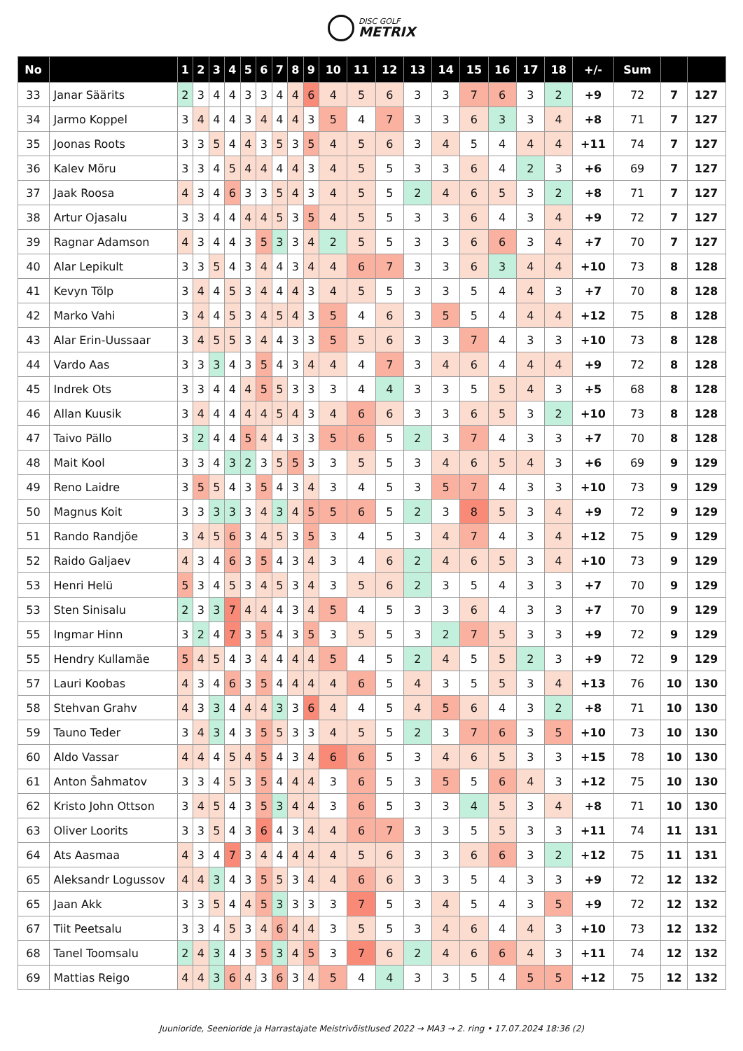DISC GOLF
METRIX
| No | | 1 | 2 | 3 | 4 | 5 | 6 | 7 | 8 | 9 | 10 | 11 | 12 | 13 | 14 | 15 | 16 | 17 | 18 | +/- | Sum | | |
| --- | --- | --- | --- | --- | --- | --- | --- | --- | --- | --- | --- | --- | --- | --- | --- | --- | --- | --- | --- | --- | --- | --- | --- |
| 33 | Janar Säärits | 2 | 3 | 4 | 4 | 3 | 3 | 4 | 4 | 6 | 4 | 5 | 6 | 3 | 3 | 7 | 6 | 3 | 2 | +9 | 72 | 7 | 127 |
| 34 | Jarmo Koppel | 3 | 4 | 4 | 4 | 3 | 4 | 4 | 4 | 3 | 5 | 4 | 7 | 3 | 3 | 6 | 3 | 3 | 4 | +8 | 71 | 7 | 127 |
| 35 | Joonas Roots | 3 | 3 | 5 | 4 | 4 | 3 | 5 | 3 | 5 | 4 | 5 | 6 | 3 | 4 | 5 | 4 | 4 | 4 | +11 | 74 | 7 | 127 |
| 36 | Kalev Mõru | 3 | 3 | 4 | 5 | 4 | 4 | 4 | 4 | 3 | 4 | 5 | 5 | 3 | 3 | 6 | 4 | 2 | 3 | +6 | 69 | 7 | 127 |
| 37 | Jaak Roosa | 4 | 3 | 4 | 6 | 3 | 3 | 5 | 4 | 3 | 4 | 5 | 5 | 2 | 4 | 6 | 5 | 3 | 2 | +8 | 71 | 7 | 127 |
| 38 | Artur Ojasalu | 3 | 3 | 4 | 4 | 4 | 4 | 5 | 3 | 5 | 4 | 5 | 5 | 3 | 3 | 6 | 4 | 3 | 4 | +9 | 72 | 7 | 127 |
| 39 | Ragnar Adamson | 4 | 3 | 4 | 4 | 3 | 5 | 3 | 3 | 4 | 2 | 5 | 5 | 3 | 3 | 6 | 6 | 3 | 4 | +7 | 70 | 7 | 127 |
| 40 | Alar Lepikult | 3 | 3 | 5 | 4 | 3 | 4 | 4 | 3 | 4 | 4 | 6 | 7 | 3 | 3 | 6 | 3 | 4 | 4 | +10 | 73 | 8 | 128 |
| 41 | Kevyn Tõlp | 3 | 4 | 4 | 5 | 3 | 4 | 4 | 4 | 3 | 4 | 5 | 5 | 3 | 3 | 5 | 4 | 4 | 3 | +7 | 70 | 8 | 128 |
| 42 | Marko Vahi | 3 | 4 | 4 | 5 | 3 | 4 | 5 | 4 | 3 | 5 | 4 | 6 | 3 | 5 | 5 | 4 | 4 | 4 | +12 | 75 | 8 | 128 |
| 43 | Alar Erin-Uussaar | 3 | 4 | 5 | 5 | 3 | 4 | 4 | 3 | 3 | 5 | 5 | 6 | 3 | 3 | 7 | 4 | 3 | 3 | +10 | 73 | 8 | 128 |
| 44 | Vardo Aas | 3 | 3 | 3 | 4 | 3 | 5 | 4 | 3 | 4 | 4 | 4 | 7 | 3 | 4 | 6 | 4 | 4 | 4 | +9 | 72 | 8 | 128 |
| 45 | Indrek Ots | 3 | 3 | 4 | 4 | 4 | 5 | 5 | 3 | 3 | 3 | 4 | 4 | 3 | 3 | 5 | 5 | 4 | 3 | +5 | 68 | 8 | 128 |
| 46 | Allan Kuusik | 3 | 4 | 4 | 4 | 4 | 4 | 5 | 4 | 3 | 4 | 6 | 6 | 3 | 3 | 6 | 5 | 3 | 2 | +10 | 73 | 8 | 128 |
| 47 | Taivo Pällo | 3 | 2 | 4 | 4 | 5 | 4 | 4 | 3 | 3 | 5 | 6 | 5 | 2 | 3 | 7 | 4 | 3 | 3 | +7 | 70 | 8 | 128 |
| 48 | Mait Kool | 3 | 3 | 4 | 3 | 2 | 3 | 5 | 5 | 3 | 3 | 5 | 5 | 3 | 4 | 6 | 5 | 4 | 3 | +6 | 69 | 9 | 129 |
| 49 | Reno Laidre | 3 | 5 | 5 | 4 | 3 | 5 | 4 | 3 | 4 | 3 | 4 | 5 | 3 | 5 | 7 | 4 | 3 | 3 | +10 | 73 | 9 | 129 |
| 50 | Magnus Koit | 3 | 3 | 3 | 3 | 3 | 4 | 3 | 4 | 5 | 5 | 6 | 5 | 2 | 3 | 8 | 5 | 3 | 4 | +9 | 72 | 9 | 129 |
| 51 | Rando Randjõe | 3 | 4 | 5 | 6 | 3 | 4 | 5 | 3 | 5 | 3 | 4 | 5 | 3 | 4 | 7 | 4 | 3 | 4 | +12 | 75 | 9 | 129 |
| 52 | Raido Galjaev | 4 | 3 | 4 | 6 | 3 | 5 | 4 | 3 | 4 | 3 | 4 | 6 | 2 | 4 | 6 | 5 | 3 | 4 | +10 | 73 | 9 | 129 |
| 53 | Henri Helü | 5 | 3 | 4 | 5 | 3 | 4 | 5 | 3 | 4 | 3 | 5 | 6 | 2 | 3 | 5 | 4 | 3 | 3 | +7 | 70 | 9 | 129 |
| 53 | Sten Sinisalu | 2 | 3 | 3 | 7 | 4 | 4 | 4 | 3 | 4 | 5 | 4 | 5 | 3 | 3 | 6 | 4 | 3 | 3 | +7 | 70 | 9 | 129 |
| 55 | Ingmar Hinn | 3 | 2 | 4 | 7 | 3 | 5 | 4 | 3 | 5 | 3 | 5 | 5 | 3 | 2 | 7 | 5 | 3 | 3 | +9 | 72 | 9 | 129 |
| 55 | Hendry Kullamäe | 5 | 4 | 5 | 4 | 3 | 4 | 4 | 4 | 4 | 5 | 4 | 5 | 2 | 4 | 5 | 5 | 2 | 3 | +9 | 72 | 9 | 129 |
| 57 | Lauri Koobas | 4 | 3 | 4 | 6 | 3 | 5 | 4 | 4 | 4 | 4 | 6 | 5 | 4 | 3 | 5 | 5 | 3 | 4 | +13 | 76 | 10 | 130 |
| 58 | Stehvan Grahv | 4 | 3 | 3 | 4 | 4 | 4 | 3 | 3 | 6 | 4 | 4 | 5 | 4 | 5 | 6 | 4 | 3 | 2 | +8 | 71 | 10 | 130 |
| 59 | Tauno Teder | 3 | 4 | 3 | 4 | 3 | 5 | 5 | 3 | 3 | 4 | 5 | 5 | 2 | 3 | 7 | 6 | 3 | 5 | +10 | 73 | 10 | 130 |
| 60 | Aldo Vassar | 4 | 4 | 4 | 5 | 4 | 5 | 4 | 3 | 4 | 6 | 6 | 5 | 3 | 4 | 6 | 5 | 3 | 3 | +15 | 78 | 10 | 130 |
| 61 | Anton Šahmatov | 3 | 3 | 4 | 5 | 3 | 5 | 4 | 4 | 4 | 3 | 6 | 5 | 3 | 5 | 5 | 6 | 4 | 3 | +12 | 75 | 10 | 130 |
| 62 | Kristo John Ottson | 3 | 4 | 5 | 4 | 3 | 5 | 3 | 4 | 4 | 3 | 6 | 5 | 3 | 3 | 4 | 5 | 3 | 4 | +8 | 71 | 10 | 130 |
| 63 | Oliver Loorits | 3 | 3 | 5 | 4 | 3 | 6 | 4 | 3 | 4 | 4 | 6 | 7 | 3 | 3 | 5 | 5 | 3 | 3 | +11 | 74 | 11 | 131 |
| 64 | Ats Aasmaa | 4 | 3 | 4 | 7 | 3 | 4 | 4 | 4 | 4 | 4 | 5 | 6 | 3 | 3 | 6 | 6 | 3 | 2 | +12 | 75 | 11 | 131 |
| 65 | Aleksandr Logussov | 4 | 4 | 3 | 4 | 3 | 5 | 5 | 3 | 4 | 4 | 6 | 6 | 3 | 3 | 5 | 4 | 3 | 3 | +9 | 72 | 12 | 132 |
| 65 | Jaan Akk | 3 | 3 | 5 | 4 | 4 | 5 | 3 | 3 | 3 | 3 | 7 | 5 | 3 | 4 | 5 | 4 | 3 | 5 | +9 | 72 | 12 | 132 |
| 67 | Tiit Peetsalu | 3 | 3 | 4 | 5 | 3 | 4 | 6 | 4 | 4 | 3 | 5 | 5 | 3 | 4 | 6 | 4 | 4 | 3 | +10 | 73 | 12 | 132 |
| 68 | Tanel Toomsalu | 2 | 4 | 3 | 4 | 3 | 5 | 3 | 4 | 5 | 3 | 7 | 6 | 2 | 4 | 6 | 6 | 4 | 3 | +11 | 74 | 12 | 132 |
| 69 | Mattias Reigo | 4 | 4 | 3 | 6 | 4 | 3 | 6 | 3 | 4 | 5 | 4 | 4 | 3 | 3 | 5 | 4 | 5 | 5 | +12 | 75 | 12 | 132 |
Juunioride, Seenioride ja Harrastajate Meistrivõistlused 2022 → MA3 → 2. ring • 17.07.2024 18:36 (2)